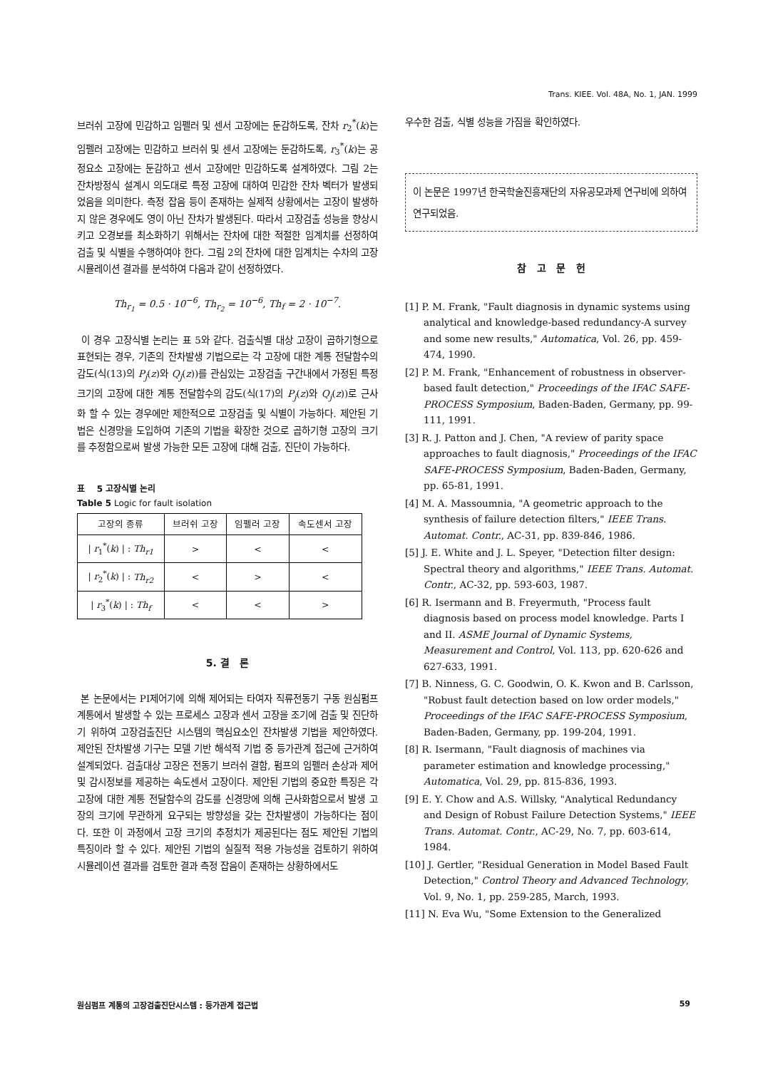Trans. KIEE. Vol. 48A, No. 1, JAN. 1999
브러쉬 고장에 민감하고 임펠러 및 센서 고장에는 둔감하도록, 잔차 r<sub>2</sub><sup>*</sup>(k)는 임펠러 고장에는 민감하고 브러쉬 및 센서 고장에는 둔감하도록, r<sub>3</sub><sup>*</sup>(k)는 공정요소 고장에는 둔감하고 센서 고장에만 민감하도록 설계하였다. 그림 2는 잔차방정식 설계시 의도대로 특정 고장에 대하여 민감한 잔차 벡터가 발생되었음을 의미한다. 측정 잡음 등이 존재하는 실제적 상황에서는 고장이 발생하지 않은 경우에도 영이 아닌 잔차가 발생된다. 따라서 고장검출 성능을 향상시키고 오경보를 최소화하기 위해서는 잔차에 대한 적절한 임계치를 선정하여 검출 및 식별을 수행하여야 한다. 그림 2의 잔차에 대한 임계치는 수차의 고장 시뮬레이션 결과를 분석하여 다음과 같이 선정하였다.
Th<sub>r<sub>1</sub></sub> = 0.5 · 10<sup>−6</sup>, Th<sub>r<sub>2</sub></sub> = 10<sup>−6</sup>, Th<sub>f</sub> = 2 · 10<sup>−7</sup>.
이 경우 고장식별 논리는 표 5와 같다. 검출식별 대상 고장이 곱하기형으로 표현되는 경우, 기존의 잔차발생 기법으로는 각 고장에 대한 계통 전달함수의 감도(식(13)의 P<sub>j</sub>(z)와 Q<sub>j</sub>(z))를 관심있는 고장검출 구간내에서 가정된 특정 크기의 고장에 대한 계통 전달함수의 감도(식(17)의 P<sub>j</sub>(z)와 Q<sub>j</sub>(z))로 근사화 할 수 있는 경우에만 제한적으로 고장검출 및 식별이 가능하다. 제안된 기법은 신경망을 도입하여 기존의 기법을 확장한 것으로 곱하기형 고장의 크기를 추정함으로써 발생 가능한 모든 고장에 대해 검출, 진단이 가능하다.
표 5 고장식별 논리
Table 5 Logic for fault isolation
| 고장의 종류 | 브러쉬 고장 | 임펠러 고장 | 속도센서 고장 |
| --- | --- | --- | --- |
| / r<sub>1</sub><sup>*</sup>( k ) / : Th<sub>r1</sub> | > | < | < |
| / r<sub>2</sub><sup>*</sup>( k ) / : Th<sub>r2</sub> | < | > | < |
| / r<sub>3</sub><sup>*</sup>( k ) / : Th<sub>f</sub> | < | < | > |
5. 결 론
본 논문에서는 PI제어기에 의해 제어되는 타여자 직류전동기 구동 원심펌프 계통에서 발생할 수 있는 프로세스 고장과 센서 고장을 조기에 검출 및 진단하기 위하여 고장검출진단 시스템의 핵심요소인 잔차발생 기법을 제안하였다. 제안된 잔차발생 기구는 모델 기반 해석적 기법 중 등가관계 접근에 근거하여 설계되었다. 검출대상 고장은 전동기 브러쉬 결함, 펌프의 임펠러 손상과 제어 및 감시정보를 제공하는 속도센서 고장이다. 제안된 기법의 중요한 특징은 각 고장에 대한 계통 전달함수의 감도를 신경망에 의해 근사화함으로서 발생 고장의 크기에 무관하게 요구되는 방향성을 갖는 잔차발생이 가능하다는 점이다. 또한 이 과정에서 고장 크기의 추정치가 제공된다는 점도 제안된 기법의 특징이라 할 수 있다. 제안된 기법의 실질적 적용 가능성을 검토하기 위하여 시뮬레이션 결과를 검토한 결과 측정 잡음이 존재하는 상황하에서도
우수한 검출, 식별 성능을 가짐을 확인하였다.
이 논문은 1997년 한국학술진흥재단의 자유공모과제 연구비에 의하여 연구되었음.
참 고 문 헌
[1] P. M. Frank, "Fault diagnosis in dynamic systems using analytical and knowledge-based redundancy-A survey and some new results," Automatica, Vol. 26, pp. 459-474, 1990.
[2] P. M. Frank, "Enhancement of robustness in observer-based fault detection," Proceedings of the IFAC SAFE-PROCESS Symposium, Baden-Baden, Germany, pp. 99-111, 1991.
[3] R. J. Patton and J. Chen, "A review of parity space approaches to fault diagnosis," Proceedings of the IFAC SAFE-PROCESS Symposium, Baden-Baden, Germany, pp. 65-81, 1991.
[4] M. A. Massoumnia, "A geometric approach to the synthesis of failure detection filters," IEEE Trans. Automat. Contr., AC-31, pp. 839-846, 1986.
[5] J. E. White and J. L. Speyer, "Detection filter design: Spectral theory and algorithms," IEEE Trans. Automat. Contr., AC-32, pp. 593-603, 1987.
[6] R. Isermann and B. Freyermuth, "Process fault diagnosis based on process model knowledge. Parts I and II. ASME Journal of Dynamic Systems, Measurement and Control, Vol. 113, pp. 620-626 and 627-633, 1991.
[7] B. Ninness, G. C. Goodwin, O. K. Kwon and B. Carlsson, "Robust fault detection based on low order models," Proceedings of the IFAC SAFE-PROCESS Symposium, Baden-Baden, Germany, pp. 199-204, 1991.
[8] R. Isermann, "Fault diagnosis of machines via parameter estimation and knowledge processing," Automatica, Vol. 29, pp. 815-836, 1993.
[9] E. Y. Chow and A.S. Willsky, "Analytical Redundancy and Design of Robust Failure Detection Systems," IEEE Trans. Automat. Contr., AC-29, No. 7, pp. 603-614, 1984.
[10] J. Gertler, "Residual Generation in Model Based Fault Detection," Control Theory and Advanced Technology, Vol. 9, No. 1, pp. 259-285, March, 1993.
[11] N. Eva Wu, "Some Extension to the Generalized
원심펌프 계통의 고장검출진단시스템 : 등가관계 접근법 59